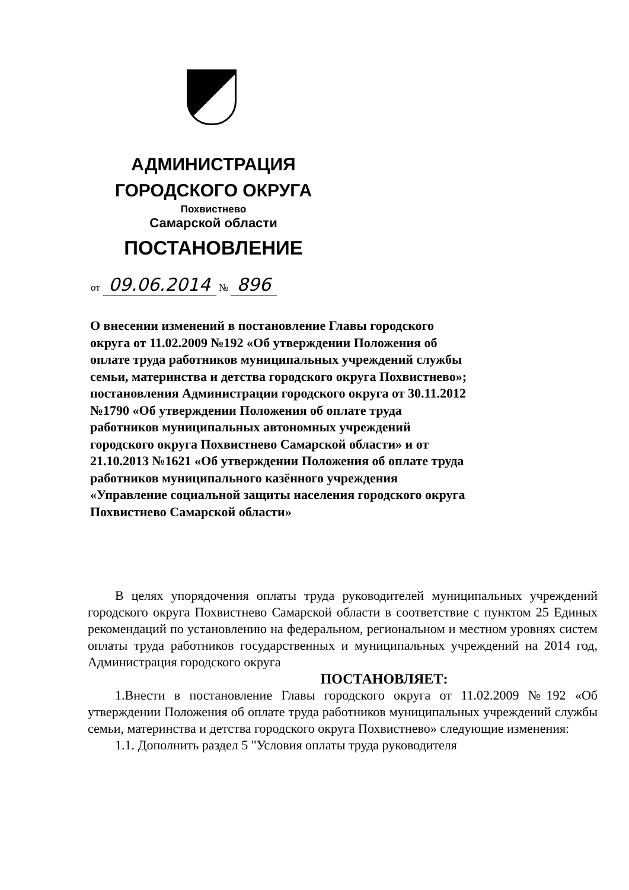АДМИНИСТРАЦИЯ
ГОРОДСКОГО ОКРУГА
Похвистнево
Самарской области
ПОСТАНОВЛЕНИЕ
от 09.06.2014 № 896
О внесении изменений в постановление Главы городского округа от 11.02.2009 №192 «Об утверждении Положения об оплате труда работников муниципальных учреждений службы семьи, материнства и детства городского округа Похвистнево»; постановления Администрации городского округа от 30.11.2012 №1790 «Об утверждении Положения об оплате труда работников муниципальных автономных учреждений городского округа Похвистнево Самарской области» и от 21.10.2013 №1621 «Об утверждении Положения об оплате труда работников муниципального казённого учреждения «Управление социальной защиты населения городского округа Похвистнево Самарской области»
В целях упорядочения оплаты труда руководителей муниципальных учреждений городского округа Похвистнево Самарской области в соответствие с пунктом 25 Единых рекомендаций по установлению на федеральном, региональном и местном уровнях систем оплаты труда работников государственных и муниципальных учреждений на 2014 год, Администрация городского округа
ПОСТАНОВЛЯЕТ:
1.Внести в постановление Главы городского округа от 11.02.2009 №192 «Об утверждении Положения об оплате труда работников муниципальных учреждений службы семьи, материнства и детства городского округа Похвистнево» следующие изменения:
1.1. Дополнить раздел 5 "Условия оплаты труда руководителя